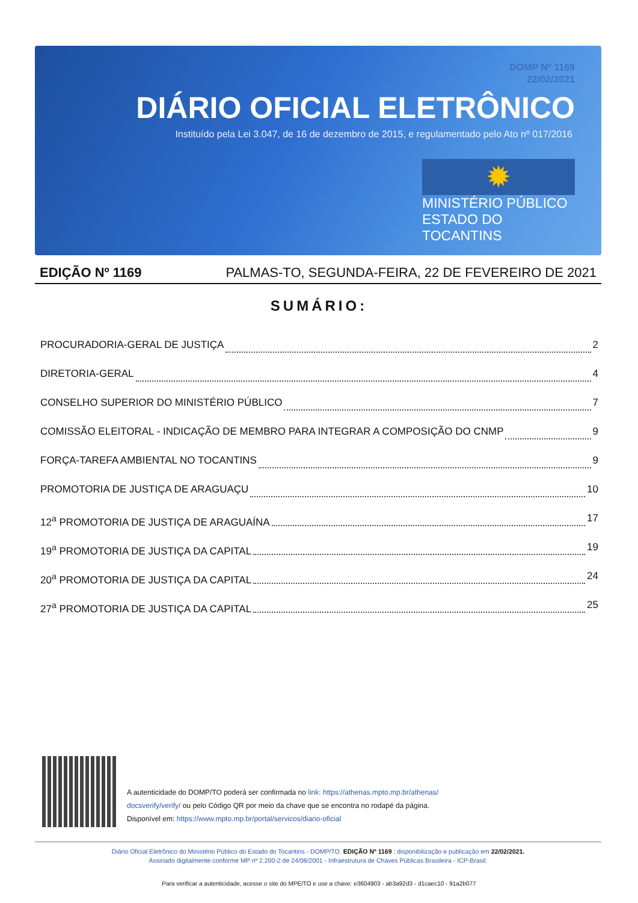DOMP Nº 1169
22/02/2021
DIÁRIO OFICIAL ELETRÔNICO
Instituído pela Lei 3.047, de 16 de dezembro de 2015, e regulamentado pelo Ato nº 017/2016
✹
MINISTÉRIO PÚBLICO
ESTADO DO TOCANTINS
EDIÇÃO Nº 1169 PALMAS-TO, SEGUNDA-FEIRA, 22 DE FEVEREIRO DE 2021
SUMÁRIO:
PROCURADORIA-GERAL DE JUSTIÇA 2
DIRETORIA-GERAL 4
CONSELHO SUPERIOR DO MINISTÉRIO PÚBLICO 7
COMISSÃO ELEITORAL - INDICAÇÃO DE MEMBRO PARA INTEGRAR A COMPOSIÇÃO DO CNMP 9
FORÇA-TAREFA AMBIENTAL NO TOCANTINS 9
PROMOTORIA DE JUSTIÇA DE ARAGUAÇU 10
12<sup>a</sup> PROMOTORIA DE JUSTIÇA DE ARAGUAÍNA 17
19<sup>a</sup> PROMOTORIA DE JUSTIÇA DA CAPITAL 19
20<sup>a</sup> PROMOTORIA DE JUSTIÇA DA CAPITAL 24
27<sup>a</sup> PROMOTORIA DE JUSTIÇA DA CAPITAL 25
A autenticidade do DOMP/TO poderá ser confirmada no link: https://athenas.mpto.mp.br/athenas/ docsverify/verify/ ou pelo Código QR por meio da chave que se encontra no rodapé da página.
Disponível em: https://www.mpto.mp.br/portal/servicos/diario-oficial
Diário Oficial Eletrônico do Ministério Público do Estado do Tocantins - DOMP/TO. EDIÇÃO Nº 1169 : disponibilização e publicação em 22/02/2021.
Assinado digitalmente conforme MP nº 2.200-2 de 24/08/2001 - Infraestrutura de Chaves Públicas Brasileira - ICP-Brasil.
Para verificar a autenticidade, acesse o site do MPE/TO e use a chave: e3604903 - ab3a92d3 - d1caec10 - 91a2b077